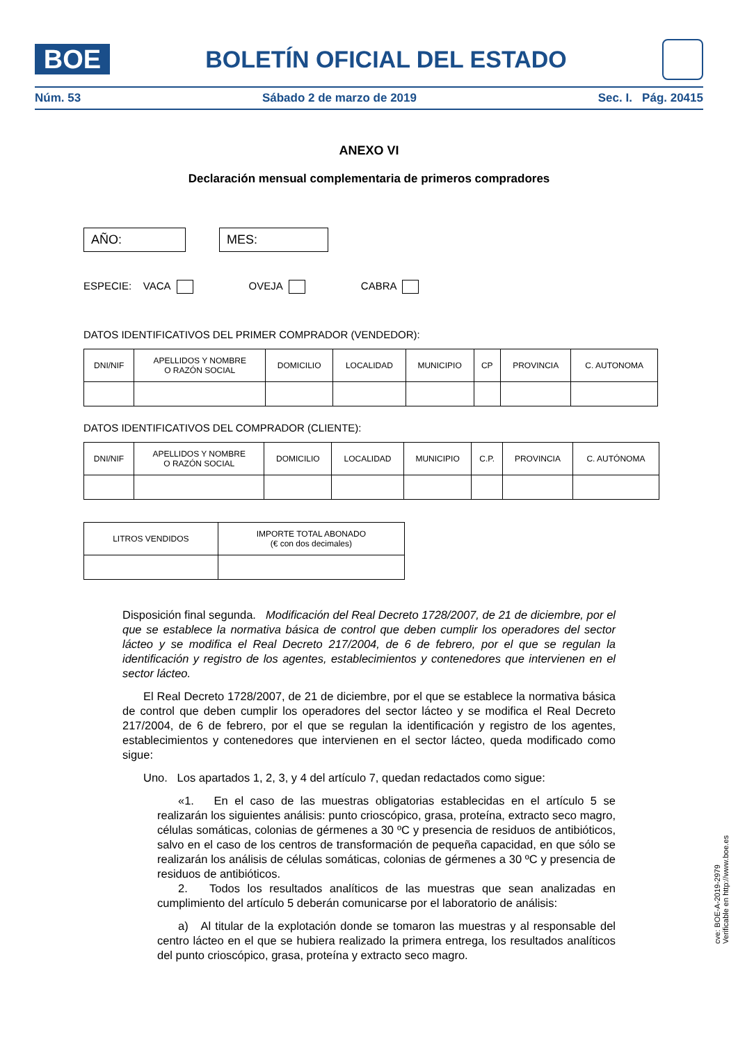BOE
BOLETÍN OFICIAL DEL ESTADO
Núm. 53 Sábado 2 de marzo de 2019 Sec. I. Pág. 20415
ANEXO VI
Declaración mensual complementaria de primeros compradores
AÑO: MES:
ESPECIE: VACA OVEJA CABRA
DATOS IDENTIFICATIVOS DEL PRIMER COMPRADOR (VENDEDOR):
| DNI/NIF | APELLIDOS Y NOMBRE O RAZÓN SOCIAL | DOMICILIO | LOCALIDAD | MUNICIPIO | CP | PROVINCIA | C. AUTONOMA |
| --- | --- | --- | --- | --- | --- | --- | --- |
DATOS IDENTIFICATIVOS DEL COMPRADOR (CLIENTE):
| DNI/NIF | APELLIDOS Y NOMBRE O RAZÓN SOCIAL | DOMICILIO | LOCALIDAD | MUNICIPIO | C.P. | PROVINCIA | C. AUTÓNOMA |
| --- | --- | --- | --- | --- | --- | --- | --- |
| LITROS VENDIDOS | IMPORTE TOTAL ABONADO (€ con dos decimales) |
| --- | --- |
Disposición final segunda. Modificación del Real Decreto 1728/2007, de 21 de diciembre, por el que se establece la normativa básica de control que deben cumplir los operadores del sector lácteo y se modifica el Real Decreto 217/2004, de 6 de febrero, por el que se regulan la identificación y registro de los agentes, establecimientos y contenedores que intervienen en el sector lácteo.
El Real Decreto 1728/2007, de 21 de diciembre, por el que se establece la normativa básica de control que deben cumplir los operadores del sector lácteo y se modifica el Real Decreto 217/2004, de 6 de febrero, por el que se regulan la identificación y registro de los agentes, establecimientos y contenedores que intervienen en el sector lácteo, queda modificado como sigue:
Uno. Los apartados 1, 2, 3, y 4 del artículo 7, quedan redactados como sigue:
«1. En el caso de las muestras obligatorias establecidas en el artículo 5 se realizarán los siguientes análisis: punto crioscópico, grasa, proteína, extracto seco magro, células somáticas, colonias de gérmenes a 30 ºC y presencia de residuos de antibióticos, salvo en el caso de los centros de transformación de pequeña capacidad, en que sólo se realizarán los análisis de células somáticas, colonias de gérmenes a 30 ºC y presencia de residuos de antibióticos.
2. Todos los resultados analíticos de las muestras que sean analizadas en cumplimiento del artículo 5 deberán comunicarse por el laboratorio de análisis:
a) Al titular de la explotación donde se tomaron las muestras y al responsable del centro lácteo en el que se hubiera realizado la primera entrega, los resultados analíticos del punto crioscópico, grasa, proteína y extracto seco magro.
cve: BOE-A-2019-2979
Verificable en http://www.boe.es